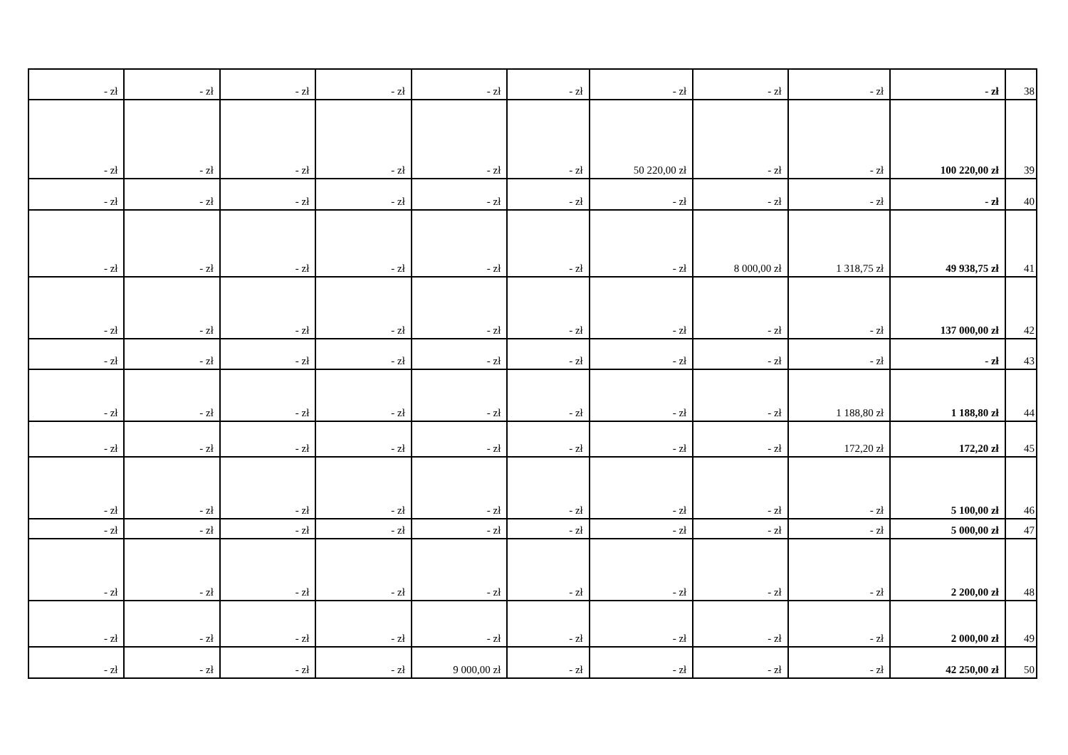| - zł | - zł | - zł | - zł | - zł | - zł | - zł | - zł | - zł | - zł | 38 |
| - zł | - zł | - zł | - zł | - zł | - zł | 50 220,00 zł | - zł | - zł | 100 220,00 zł | 39 |
| - zł | - zł | - zł | - zł | - zł | - zł | - zł | - zł | - zł | - zł | 40 |
| - zł | - zł | - zł | - zł | - zł | - zł | - zł | 8 000,00 zł | 1 318,75 zł | 49 938,75 zł | 41 |
| - zł | - zł | - zł | - zł | - zł | - zł | - zł | - zł | - zł | 137 000,00 zł | 42 |
| - zł | - zł | - zł | - zł | - zł | - zł | - zł | - zł | - zł | - zł | 43 |
| - zł | - zł | - zł | - zł | - zł | - zł | - zł | - zł | 1 188,80 zł | 1 188,80 zł | 44 |
| - zł | - zł | - zł | - zł | - zł | - zł | - zł | - zł | 172,20 zł | 172,20 zł | 45 |
| - zł | - zł | - zł | - zł | - zł | - zł | - zł | - zł | - zł | 5 100,00 zł | 46 |
| - zł | - zł | - zł | - zł | - zł | - zł | - zł | - zł | - zł | 5 000,00 zł | 47 |
| - zł | - zł | - zł | - zł | - zł | - zł | - zł | - zł | - zł | 2 200,00 zł | 48 |
| - zł | - zł | - zł | - zł | - zł | - zł | - zł | - zł | - zł | 2 000,00 zł | 49 |
| - zł | - zł | - zł | - zł | 9 000,00 zł | - zł | - zł | - zł | - zł | 42 250,00 zł | 50 |